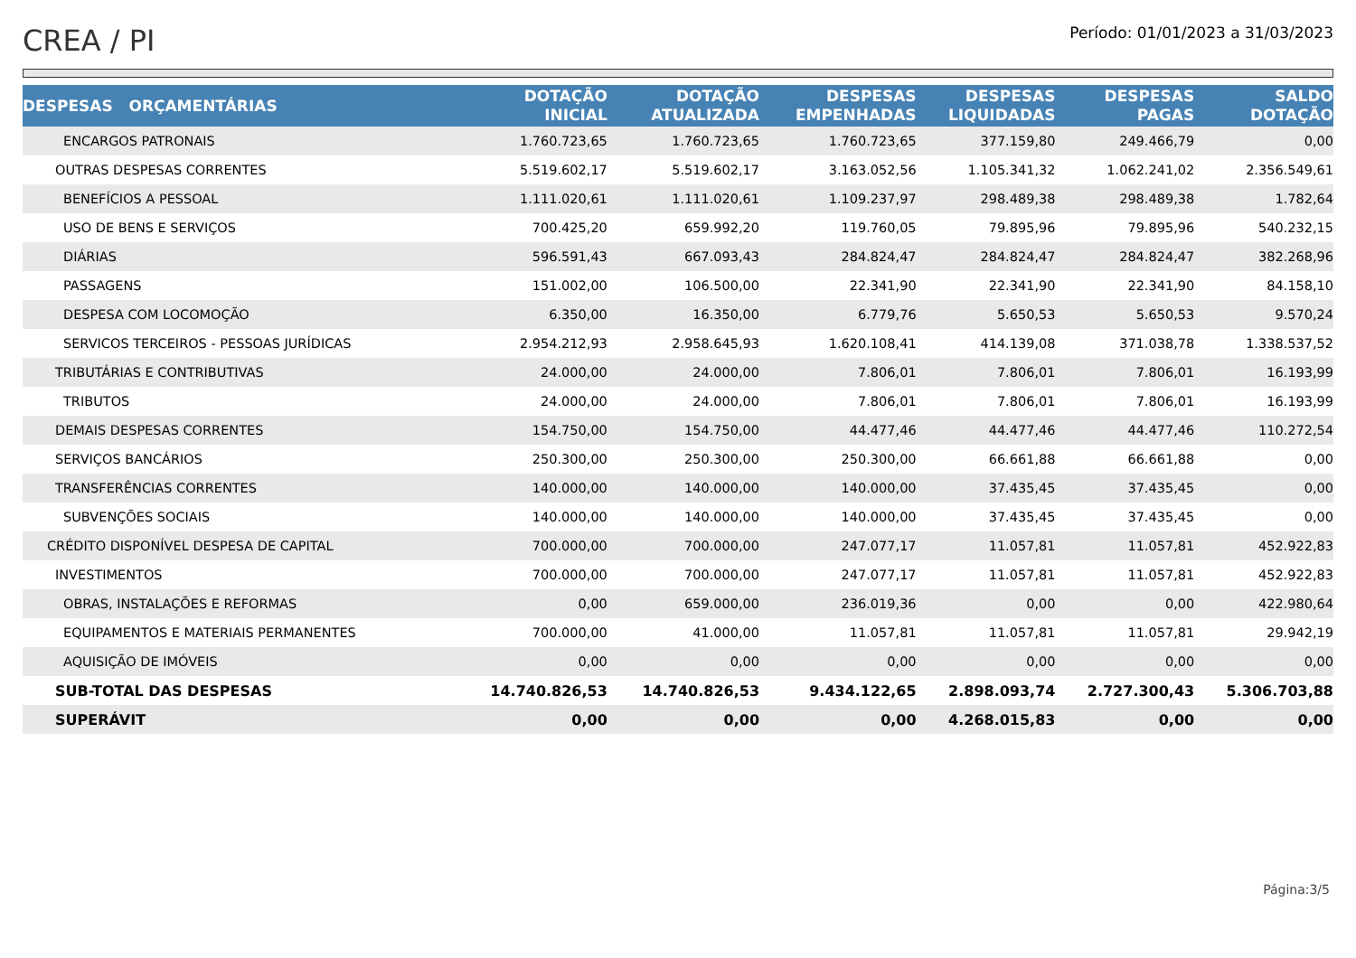CREA / PI
Período: 01/01/2023 a 31/03/2023
| DESPESAS ORÇAMENTÁRIAS | DOTAÇÃO INICIAL | DOTAÇÃO ATUALIZADA | DESPESAS EMPENHADAS | DESPESAS LIQUIDADAS | DESPESAS PAGAS | SALDO DOTAÇÃO |
| --- | --- | --- | --- | --- | --- | --- |
| ENCARGOS PATRONAIS | 1.760.723,65 | 1.760.723,65 | 1.760.723,65 | 377.159,80 | 249.466,79 | 0,00 |
| OUTRAS DESPESAS CORRENTES | 5.519.602,17 | 5.519.602,17 | 3.163.052,56 | 1.105.341,32 | 1.062.241,02 | 2.356.549,61 |
| BENEFÍCIOS A PESSOAL | 1.111.020,61 | 1.111.020,61 | 1.109.237,97 | 298.489,38 | 298.489,38 | 1.782,64 |
| USO DE BENS E SERVIÇOS | 700.425,20 | 659.992,20 | 119.760,05 | 79.895,96 | 79.895,96 | 540.232,15 |
| DIÁRIAS | 596.591,43 | 667.093,43 | 284.824,47 | 284.824,47 | 284.824,47 | 382.268,96 |
| PASSAGENS | 151.002,00 | 106.500,00 | 22.341,90 | 22.341,90 | 22.341,90 | 84.158,10 |
| DESPESA COM LOCOMOÇÃO | 6.350,00 | 16.350,00 | 6.779,76 | 5.650,53 | 5.650,53 | 9.570,24 |
| SERVICOS TERCEIROS - PESSOAS JURÍDICAS | 2.954.212,93 | 2.958.645,93 | 1.620.108,41 | 414.139,08 | 371.038,78 | 1.338.537,52 |
| TRIBUTÁRIAS E CONTRIBUTIVAS | 24.000,00 | 24.000,00 | 7.806,01 | 7.806,01 | 7.806,01 | 16.193,99 |
| TRIBUTOS | 24.000,00 | 24.000,00 | 7.806,01 | 7.806,01 | 7.806,01 | 16.193,99 |
| DEMAIS DESPESAS CORRENTES | 154.750,00 | 154.750,00 | 44.477,46 | 44.477,46 | 44.477,46 | 110.272,54 |
| SERVIÇOS BANCÁRIOS | 250.300,00 | 250.300,00 | 250.300,00 | 66.661,88 | 66.661,88 | 0,00 |
| TRANSFERÊNCIAS CORRENTES | 140.000,00 | 140.000,00 | 140.000,00 | 37.435,45 | 37.435,45 | 0,00 |
| SUBVENÇÕES SOCIAIS | 140.000,00 | 140.000,00 | 140.000,00 | 37.435,45 | 37.435,45 | 0,00 |
| CRÉDITO DISPONÍVEL DESPESA DE CAPITAL | 700.000,00 | 700.000,00 | 247.077,17 | 11.057,81 | 11.057,81 | 452.922,83 |
| INVESTIMENTOS | 700.000,00 | 700.000,00 | 247.077,17 | 11.057,81 | 11.057,81 | 452.922,83 |
| OBRAS, INSTALAÇÕES E REFORMAS | 0,00 | 659.000,00 | 236.019,36 | 0,00 | 0,00 | 422.980,64 |
| EQUIPAMENTOS E MATERIAIS PERMANENTES | 700.000,00 | 41.000,00 | 11.057,81 | 11.057,81 | 11.057,81 | 29.942,19 |
| AQUISIÇÃO DE IMÓVEIS | 0,00 | 0,00 | 0,00 | 0,00 | 0,00 | 0,00 |
| SUB-TOTAL DAS DESPESAS | 14.740.826,53 | 14.740.826,53 | 9.434.122,65 | 2.898.093,74 | 2.727.300,43 | 5.306.703,88 |
| SUPERÁVIT | 0,00 | 0,00 | 0,00 | 4.268.015,83 | 0,00 | 0,00 |
Página:3/5